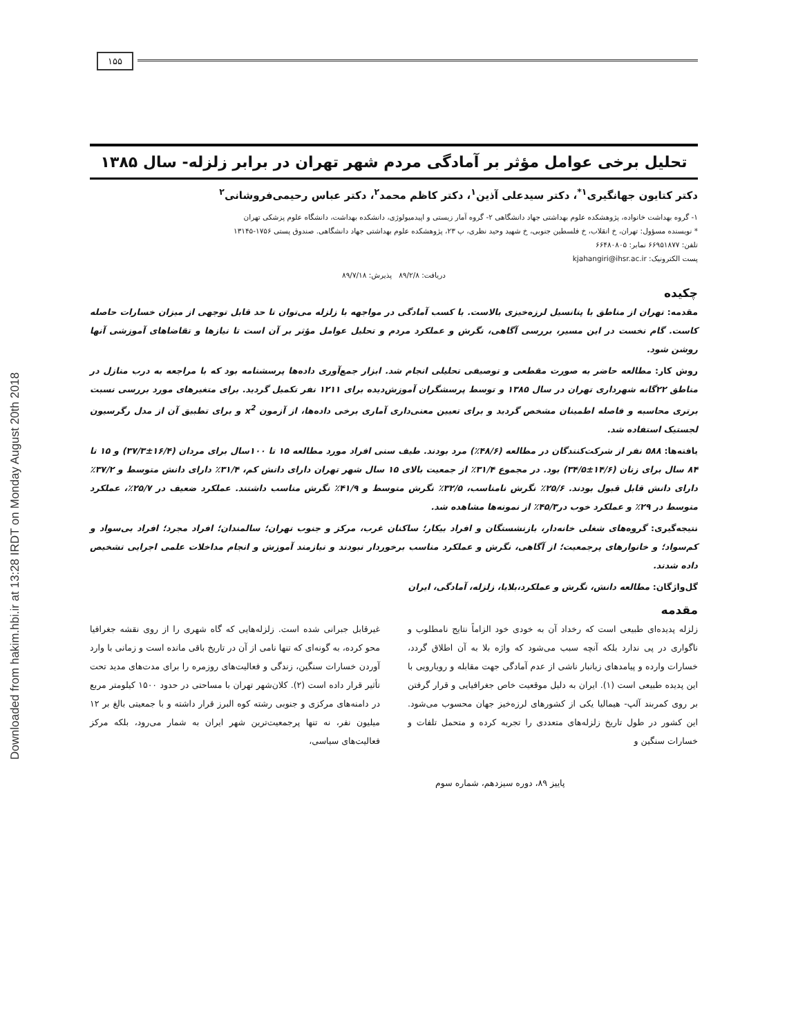Downloaded from hakim.hbi.ir at 13:28 IRDT on Monday August 20th 2018
۱۵۵
تحلیل برخی عوامل مؤثر بر آمادگی مردم شهر تهران در برابر زلزله- سال ۱۳۸۵
دکتر کتایون جهانگیری<sup>۱*</sup>، دکتر سیدعلی آذین<sup>۱</sup>، دکتر کاظم محمد<sup>۲</sup>، دکتر عباس رحیمی‌فروشانی<sup>۲</sup>
۱- گروه بهداشت خانواده، پژوهشکده علوم بهداشتی جهاد دانشگاهی ۲- گروه آمار زیستی و اپیدمیولوژی، دانشکده بهداشت، دانشگاه علوم پزشکی تهران
* نویسنده مسؤول: تهران، خ انقلاب، خ فلسطین جنوبی، خ شهید وحید نظری، پ ۲۳، پژوهشکده علوم بهداشتی جهاد دانشگاهی. صندوق پستی ۱۷۵۶-۱۳۱۴۵
تلفن: ۶۶۹۵۱۸۷۷ نمابر: ۶۶۴۸۰۸۰۵
پست الکترونیک: kjahangiri@ihsr.ac.ir
دریافت: ۸۹/۲/۸ پذیرش: ۸۹/۷/۱۸
چکیده
مقدمه: تهران از مناطق با پتانسیل لرزه‌خیزی بالاست. با کسب آمادگی در مواجهه با زلزله می‌توان تا حد قابل توجهی از میزان خسارات حاصله کاست. گام نخست در این مسیر، بررسی آگاهی، نگرش و عملکرد مردم و تحلیل عوامل مؤثر بر آن است تا نیازها و تقاضاهای آموزشی آنها روشن شود.
روش کار: مطالعه حاضر به صورت مقطعی و توصیفی تحلیلی انجام شد. ابزار جمع‌آوری داده‌ها پرسشنامه بود که با مراجعه به درب منازل در مناطق ۲۲گانه شهرداری تهران در سال ۱۳۸۵ و توسط پرسشگران آموزش‌دیده برای ۱۲۱۱ نفر تکمیل گردید. برای متغیرهای مورد بررسی نسبت برتری محاسبه و فاصله اطمینان مشخص گردید و برای تعیین معنی‌داری آماری برخی داده‌ها، از آزمون x<sup>2</sup> و برای تطبیق آن از مدل رگرسیون لجستیک استفاده شد.
یافته‌ها: ۵۸۸ نفر از شرکت‌کنندگان در مطالعه (۴۸/۶٪) مرد بودند. طیف سنی افراد مورد مطالعه ۱۵ تا ۱۰۰سال برای مردان (۱۶/۴±۳۷/۳) و ۱۵ تا ۸۴ سال برای زنان (۱۴/۶±۳۴/۵) بود. در مجموع ۳۱/۴٪ از جمعیت بالای ۱۵ سال شهر تهران دارای دانش کم، ۳۱/۴٪ دارای دانش متوسط و ۳۷/۲٪ دارای دانش قابل قبول بودند. ۲۵/۶٪ نگرش نامناسب، ۳۲/۵٪ نگرش متوسط و ۴۱/۹٪ نگرش مناسب داشتند. عملکرد ضعیف در ۲۵/۷٪، عملکرد متوسط در ۲۹٪ و عملکرد خوب در۴۵/۳٪ از نمونه‌ها مشاهده شد.
نتیجه‌گیری: گروه‌های شغلی خانه‌دار، بازنشستگان و افراد بیکار؛ ساکنان غرب، مرکز و جنوب تهران؛ سالمندان؛ افراد مجرد؛ افراد بی‌سواد و کم‌سواد؛ و خانوارهای پرجمعیت؛ از آگاهی، نگرش و عملکرد مناسب برخوردار نبودند و نیازمند آموزش و انجام مداخلات علمی اجرایی تشخیص داده شدند.
گل‌واژگان: مطالعه دانش، نگرش و عملکرد،بلایا، زلزله، آمادگی، ایران
مقدمه
زلزله پدیده‌ای طبیعی است که رخداد آن به خودی خود الزاماً نتایج نامطلوب و ناگواری در پی ندارد بلکه آنچه سبب می‌شود که واژه بلا به آن اطلاق گردد، خسارات وارده و پیامدهای زیانبار ناشی از عدم آمادگی جهت مقابله و رویارویی با این پدیده طبیعی است (۱). ایران به دلیل موقعیت خاص جغرافیایی و قرار گرفتن بر روی کمربند آلپ- هیمالیا یکی از کشورهای لرزه‌خیز جهان محسوب می‌شود. این کشور در طول تاریخ زلزله‌های متعددی را تجربه کرده و متحمل تلفات و خسارات سنگین و
غیرقابل جبرانی شده است. زلزله‌هایی که گاه شهری را از روی نقشه جغرافیا محو کرده، به گونه‌ای که تنها نامی از آن در تاریخ باقی مانده است و زمانی با وارد آوردن خسارات سنگین، زندگی و فعالیت‌های روزمره را برای مدت‌های مدید تحت تأثیر قرار داده است (۲). کلان‌شهر تهران با مساحتی در حدود ۱۵۰۰ کیلومتر مربع در دامنه‌های مرکزی و جنوبی رشته کوه البرز قرار داشته و با جمعیتی بالغ بر ۱۲ میلیون نفر، نه تنها پرجمعیت‌ترین شهر ایران به شمار می‌رود، بلکه مرکز فعالیت‌های سیاسی،
پاییز ۸۹، دوره سیزدهم، شماره سوم